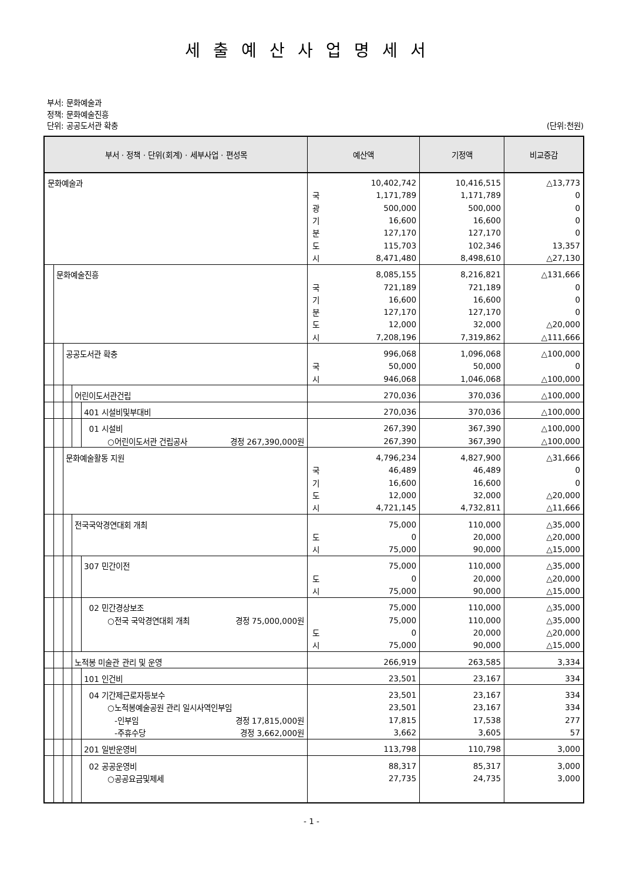세출예산사업명세서
부서: 문화예술과
정책: 문화예술진흥
단위: 공공도서관 확충 (단위:천원)
| 부서 · 정책 · 단위(회계) · 세부사업 · 편성목 | 예산액 | | 기정액 | 비교증감 |
| --- | --- | --- | --- | --- |
| 문화예술과 | | 10,402,742 | 10,416,515 | △13,773 |
| | 국 | 1,171,789 | 1,171,789 | 0 |
| | 광 | 500,000 | 500,000 | 0 |
| | 기 | 16,600 | 16,600 | 0 |
| | 분 | 127,170 | 127,170 | 0 |
| | 도 | 115,703 | 102,346 | 13,357 |
| | 시 | 8,471,480 | 8,498,610 | △27,130 |
| 문화예술진흥 | | 8,085,155 | 8,216,821 | △131,666 |
| | 국 | 721,189 | 721,189 | 0 |
| | 기 | 16,600 | 16,600 | 0 |
| | 분 | 127,170 | 127,170 | 0 |
| | 도 | 12,000 | 32,000 | △20,000 |
| | 시 | 7,208,196 | 7,319,862 | △111,666 |
| 공공도서관 확충 | | 996,068 | 1,096,068 | △100,000 |
| | 국 | 50,000 | 50,000 | 0 |
| | 시 | 946,068 | 1,046,068 | △100,000 |
| 어린이도서관건립 | | 270,036 | 370,036 | △100,000 |
| 401 시설비및부대비 | | 270,036 | 370,036 | △100,000 |
| 01 시설비 | | 267,390 | 367,390 | △100,000 |
| ○어린이도서관 건립공사 경정 267,390,000원 | | 267,390 | 367,390 | △100,000 |
| 문화예술활동 지원 | | 4,796,234 | 4,827,900 | △31,666 |
| | 국 | 46,489 | 46,489 | 0 |
| | 기 | 16,600 | 16,600 | 0 |
| | 도 | 12,000 | 32,000 | △20,000 |
| | 시 | 4,721,145 | 4,732,811 | △11,666 |
| 전국국악경연대회 개최 | | 75,000 | 110,000 | △35,000 |
| | 도 | 0 | 20,000 | △20,000 |
| | 시 | 75,000 | 90,000 | △15,000 |
| 307 민간이전 | | 75,000 | 110,000 | △35,000 |
| | 도 | 0 | 20,000 | △20,000 |
| | 시 | 75,000 | 90,000 | △15,000 |
| 02 민간경상보조 | | 75,000 | 110,000 | △35,000 |
| ○전국 국악경연대회 개최 경정 75,000,000원 | | 75,000 | 110,000 | △35,000 |
| | 도 | 0 | 20,000 | △20,000 |
| | 시 | 75,000 | 90,000 | △15,000 |
| 노적봉 미술관 관리 및 운영 | | 266,919 | 263,585 | 3,334 |
| 101 인건비 | | 23,501 | 23,167 | 334 |
| 04 기간제근로자등보수 | | 23,501 | 23,167 | 334 |
| ○노적봉예술공원 관리 일시사역인부임 | | 23,501 | 23,167 | 334 |
| -인부임 경정 17,815,000원 | | 17,815 | 17,538 | 277 |
| -주휴수당 경정 3,662,000원 | | 3,662 | 3,605 | 57 |
| 201 일반운영비 | | 113,798 | 110,798 | 3,000 |
| 02 공공운영비 | | 88,317 | 85,317 | 3,000 |
| ○공공요금및제세 | | 27,735 | 24,735 | 3,000 |
- 1 -